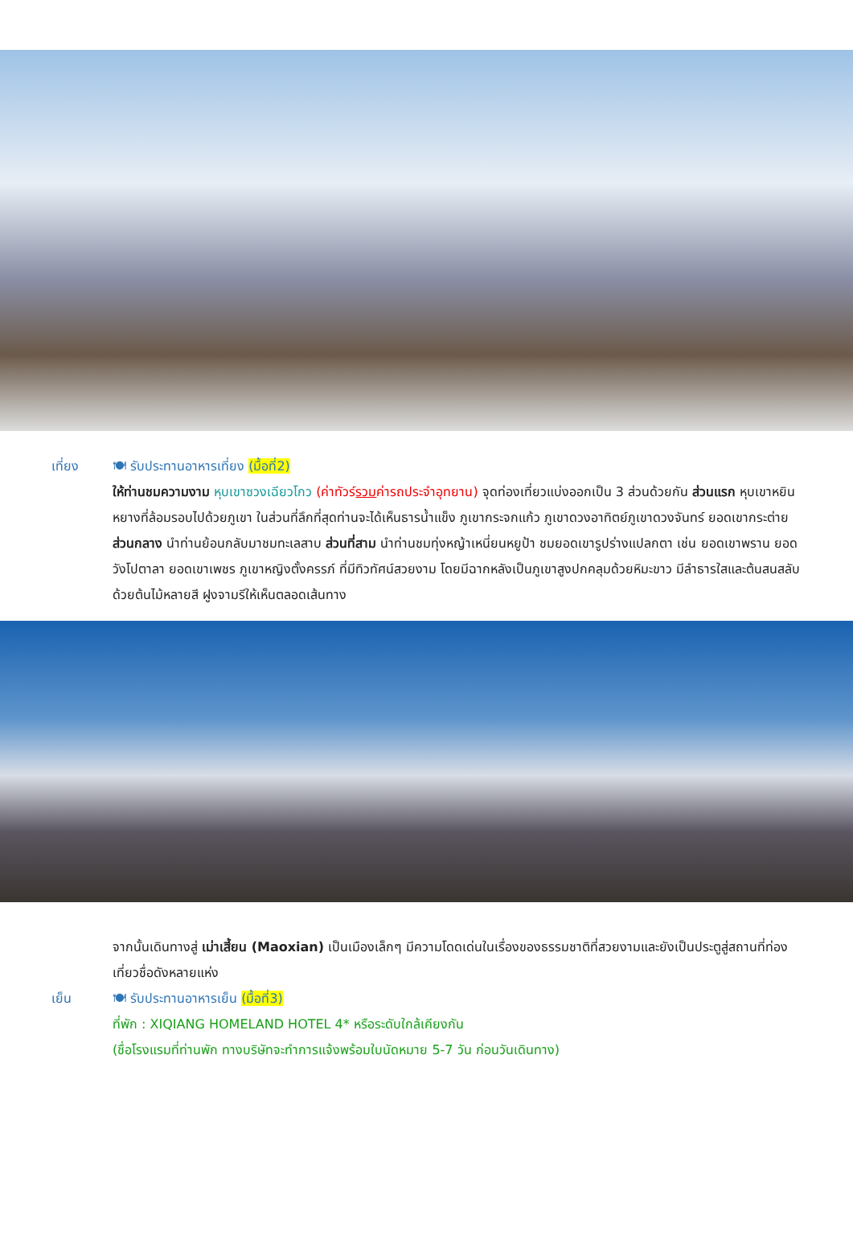เที่ยง 🍽 รับประทานอาหารเที่ยง (มื้อที่2)
ให้ท่านชมความงาม หุบเขาซวงเฉียวโกว (ค่าทัวร์รวมค่ารถประจำอุทยาน) จุดท่องเที่ยวแบ่งออกเป็น 3 ส่วนด้วยกัน ส่วนแรก หุบเขาหยินหยางที่ล้อมรอบไปด้วยภูเขา ในส่วนที่ลึกที่สุดท่านจะได้เห็นธารน้ำแข็ง ภูเขากระจกแก้ว ภูเขาดวงอาทิตย์ภูเขาดวงจันทร์ ยอดเขากระต่าย ส่วนกลาง นำท่านย้อนกลับมาชมทะเลสาบ ส่วนที่สาม นำท่านชมทุ่งหญ้าเหนี่ยนหยูป้า ชมยอดเขารูปร่างแปลกตา เช่น ยอดเขาพราน ยอดวังโปตาลา ยอดเขาเพชร ภูเขาหญิงตั้งครรภ์ ที่มีทิวทัศน์สวยงาม โดยมีฉากหลังเป็นภูเขาสูงปกคลุมด้วยหิมะขาว มีลำธารใสและต้นสนสลับด้วยต้นไม้หลายสี ฝูงจามรีให้เห็นตลอดเส้นทาง
จากนั้นเดินทางสู่ เม่าเสี้ยน (Maoxian) เป็นเมืองเล็กๆ มีความโดดเด่นในเรื่องของธรรมชาติที่สวยงามและยังเป็นประตูสู่สถานที่ท่องเที่ยวชื่อดังหลายแห่ง
เย็น 🍽 รับประทานอาหารเย็น (มื้อที่3)
ที่พัก : XIQIANG HOMELAND HOTEL 4* หรือระดับใกล้เคียงกัน
(ชื่อโรงแรมที่ท่านพัก ทางบริษัทจะทำการแจ้งพร้อมใบนัดหมาย 5-7 วัน ก่อนวันเดินทาง)